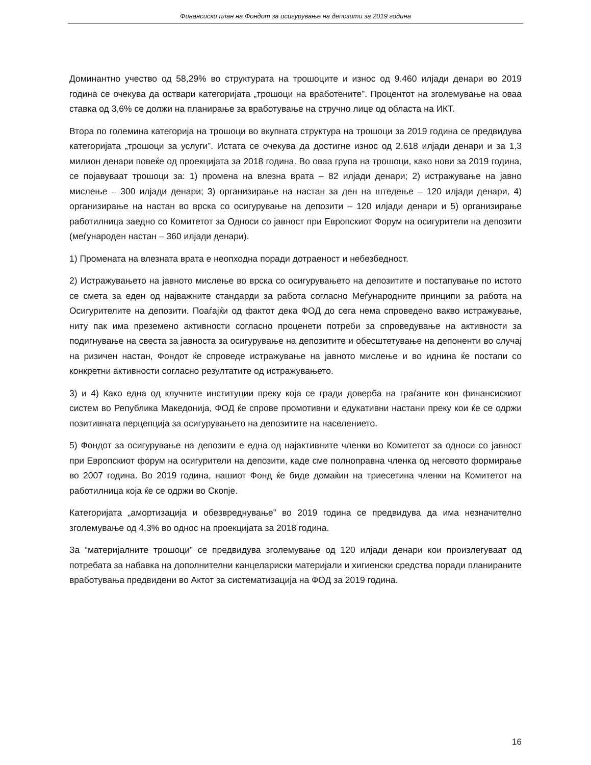Финансиски план на Фондот за осигурување на депозити за 2019 година
Доминантно учество од 58,29% во структурата на трошоците и износ од 9.460 илјади денари во 2019 година се очекува да оствари категоријата „трошоци на вработените”. Процентот на зголемување на оваа ставка од 3,6% се должи на планирање за вработување на стручно лице од областа на ИКТ.
Втора по големина категорија на трошоци во вкупната структура на трошоци за 2019 година се предвидува категоријата „трошоци за услуги”. Истата се очекува да достигне износ од 2.618 илјади денари и за 1,3 милион денари повеќе од проекцијата за 2018 година. Во оваа група на трошоци, како нови за 2019 година, се појавуваат трошоци за: 1) промена на влезна врата – 82 илјади денари; 2) истражување на јавно мислење – 300 илјади денари; 3) организирање на настан за ден на штедење – 120 илјади денари, 4) организирање на настан во врска со осигурување на депозити – 120 илјади денари и 5) организирање работилница заедно со Комитетот за Односи со јавност при Европскиот Форум на осигурители на депозити (меѓународен настан – 360 илјади денари).
1) Промената на влезната врата е неопходна поради дотраеност и небезбедност.
2) Истражувањето на јавното мислење во врска со осигурувањето на депозитите и постапување по истото се смета за еден од најважните стандарди за работа согласно Меѓународните принципи за работа на Осигурителите на депозити. Поаѓајќи од фактот дека ФОД до сега нема спроведено вакво истражување, ниту пак има преземено активности согласно проценети потреби за спроведување на активности за подигнување на свеста за јавноста за осигурување на депозитите и обесштетување на депоненти во случај на ризичен настан, Фондот ќе спроведе истражување на јавното мислење и во иднина ќе постапи со конкретни активности согласно резултатите од истражувањето.
3) и 4) Како една од клучните институции преку која се гради доверба на граѓаните кон финансискиот систем во Република Македонија, ФОД ќе спрове промотивни и едукативни настани преку кои ќе се одржи позитивната перцепција за осигурувањето на депозитите на населението.
5) Фондот за осигурување на депозити е една од најактивните членки во Комитетот за односи со јавност при Европскиот форум на осигурители на депозити, каде сме полноправна членка од неговото формирање во 2007 година. Во 2019 година, нашиот Фонд ќе биде домаќин на триесетина членки на Комитетот на работилница која ќе се одржи во Скопје.
Категоријата „амортизација и обезвреднување” во 2019 година се предвидува да има незначително зголемување од 4,3% во однос на проекцијата за 2018 година.
За “материјалните трошоци” се предвидува зголемување од 120 илјади денари кои произлегуваат од потребата за набавка на дополнителни канцелариски материјали и хигиенски средства поради планираните вработувања предвидени во Актот за систематизација на ФОД за 2019 година.
16